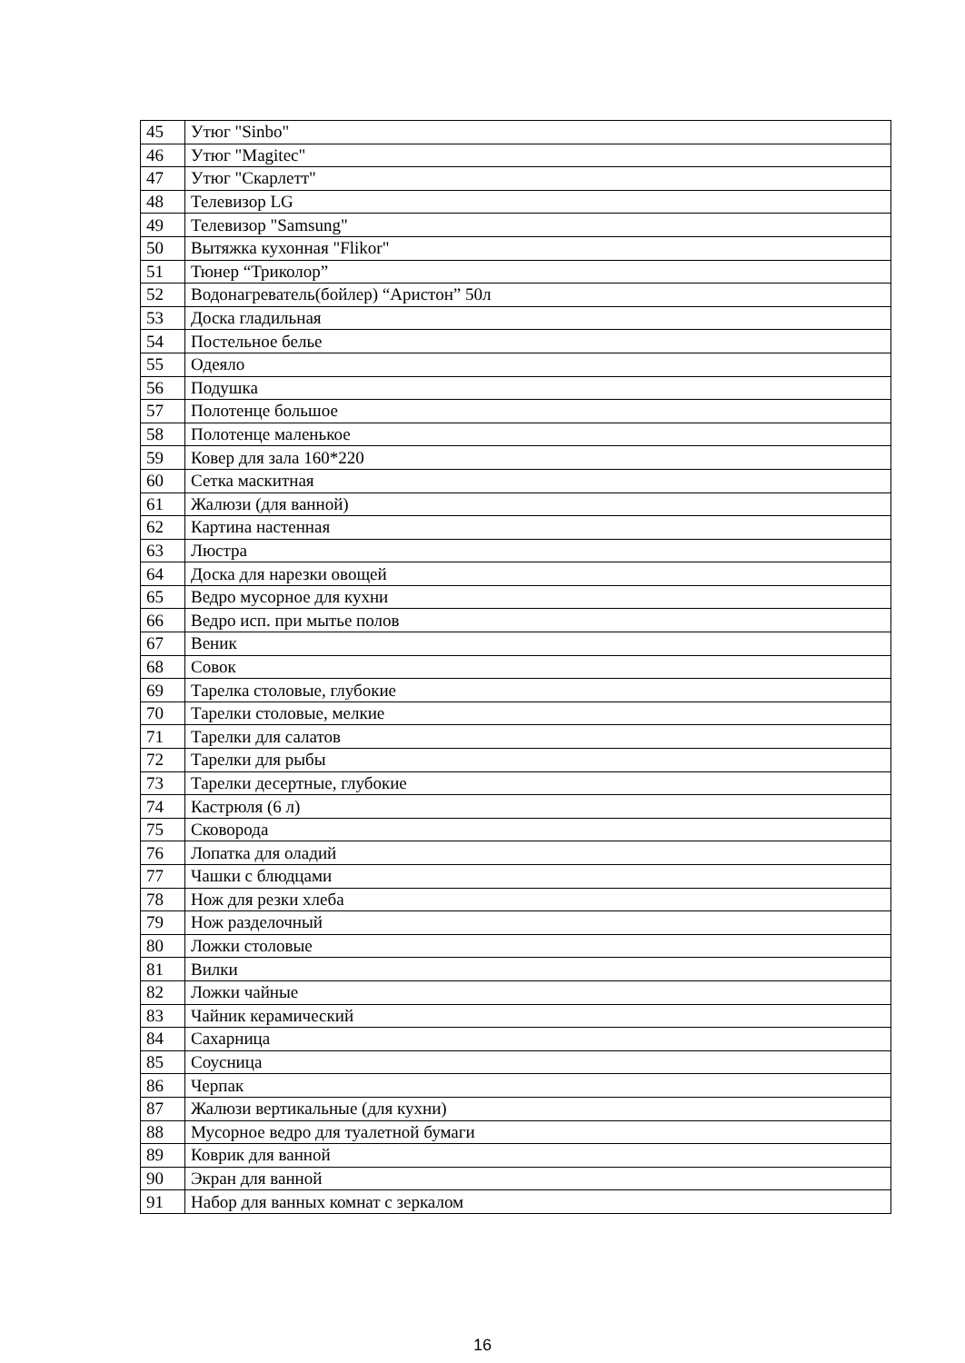| 45 | Утюг "Sinbo" |
| 46 | Утюг "Magitec" |
| 47 | Утюг "Скарлетт" |
| 48 | Телевизор LG |
| 49 | Телевизор "Samsung" |
| 50 | Вытяжка кухонная "Flikor" |
| 51 | Тюнер “Триколор” |
| 52 | Водонагреватель(бойлер) “Аристон” 50л |
| 53 | Доска гладильная |
| 54 | Постельное белье |
| 55 | Одеяло |
| 56 | Подушка |
| 57 | Полотенце большое |
| 58 | Полотенце маленькое |
| 59 | Ковер для зала 160*220 |
| 60 | Сетка маскитная |
| 61 | Жалюзи (для ванной) |
| 62 | Картина настенная |
| 63 | Люстра |
| 64 | Доска для нарезки овощей |
| 65 | Ведро мусорное для кухни |
| 66 | Ведро исп. при мытье полов |
| 67 | Веник |
| 68 | Совок |
| 69 | Тарелка столовые, глубокие |
| 70 | Тарелки столовые, мелкие |
| 71 | Тарелки для салатов |
| 72 | Тарелки для рыбы |
| 73 | Тарелки десертные, глубокие |
| 74 | Кастрюля (6 л) |
| 75 | Сковорода |
| 76 | Лопатка для оладий |
| 77 | Чашки с блюдцами |
| 78 | Нож для резки хлеба |
| 79 | Нож разделочный |
| 80 | Ложки столовые |
| 81 | Вилки |
| 82 | Ложки чайные |
| 83 | Чайник керамический |
| 84 | Сахарница |
| 85 | Соусница |
| 86 | Черпак |
| 87 | Жалюзи вертикальные (для кухни) |
| 88 | Мусорное ведро для туалетной бумаги |
| 89 | Коврик для ванной |
| 90 | Экран для ванной |
| 91 | Набор для ванных комнат с зеркалом |
16